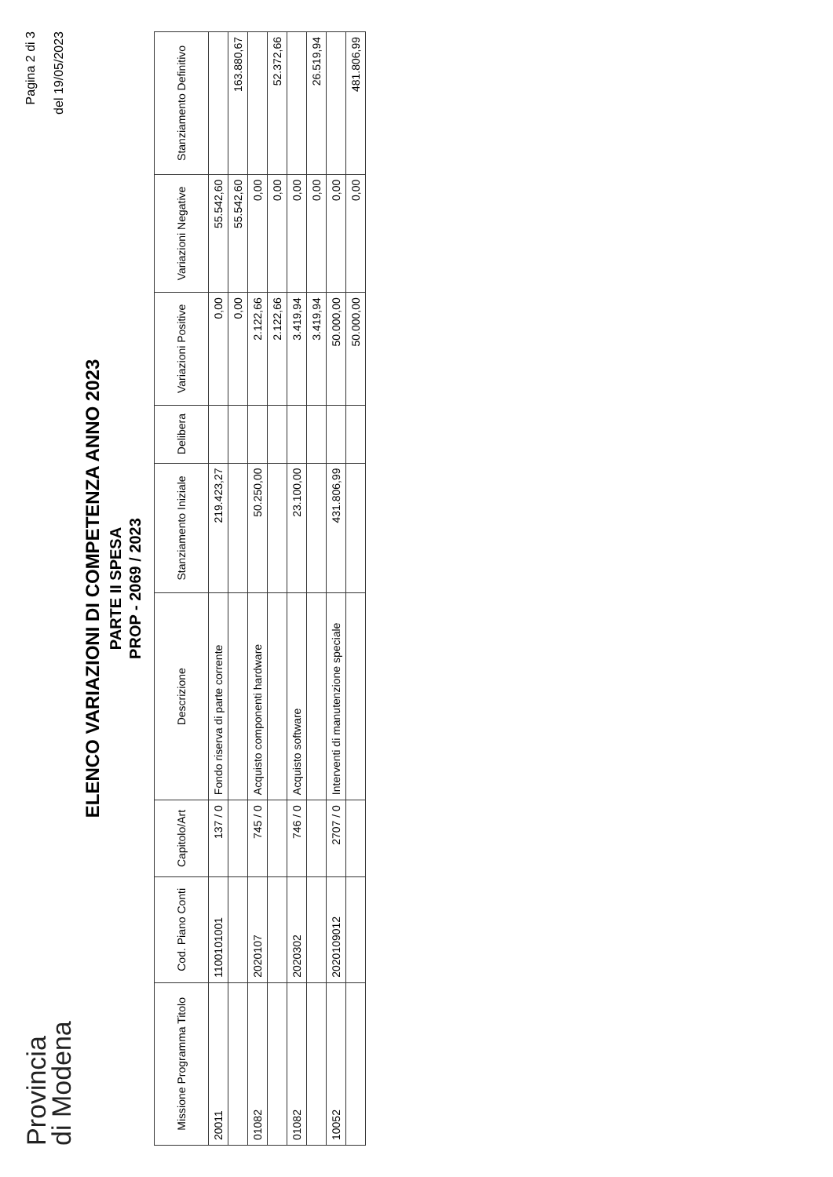Provincia
di Modena
Pagina 2 di 3
del 19/05/2023
ELENCO VARIAZIONI DI COMPETENZA ANNO 2023
PARTE II SPESA
PROP - 2069 / 2023
| Missione Programma Titolo | Cod. Piano Conti | Capitolo/Art | Descrizione | Stanziamento Iniziale | Delibera | Variazioni Positive | Variazioni Negative | Stanziamento Definitivo |
| --- | --- | --- | --- | --- | --- | --- | --- | --- |
| 20011 | 1100101001 | 137 / 0 | Fondo riserva di parte corrente | 219.423,27 | | 0,00 | 55.542,60 | |
| | | | | | | 0,00 | 55.542,60 | 163.880,67 |
| 01082 | 2020107 | 745 / 0 | Acquisto componenti hardware | 50.250,00 | | 2.122,66 | 0,00 | |
| | | | | | | 2.122,66 | 0,00 | 52.372,66 |
| 01082 | 2020302 | 746 / 0 | Acquisto software | 23.100,00 | | 3.419,94 | 0,00 | |
| | | | | | | 3.419,94 | 0,00 | 26.519,94 |
| 10052 | 2020109012 | 2707 / 0 | Interventi di manutenzione speciale | 431.806,99 | | 50.000,00 | 0,00 | |
| | | | | | | 50.000,00 | 0,00 | 481.806,99 |